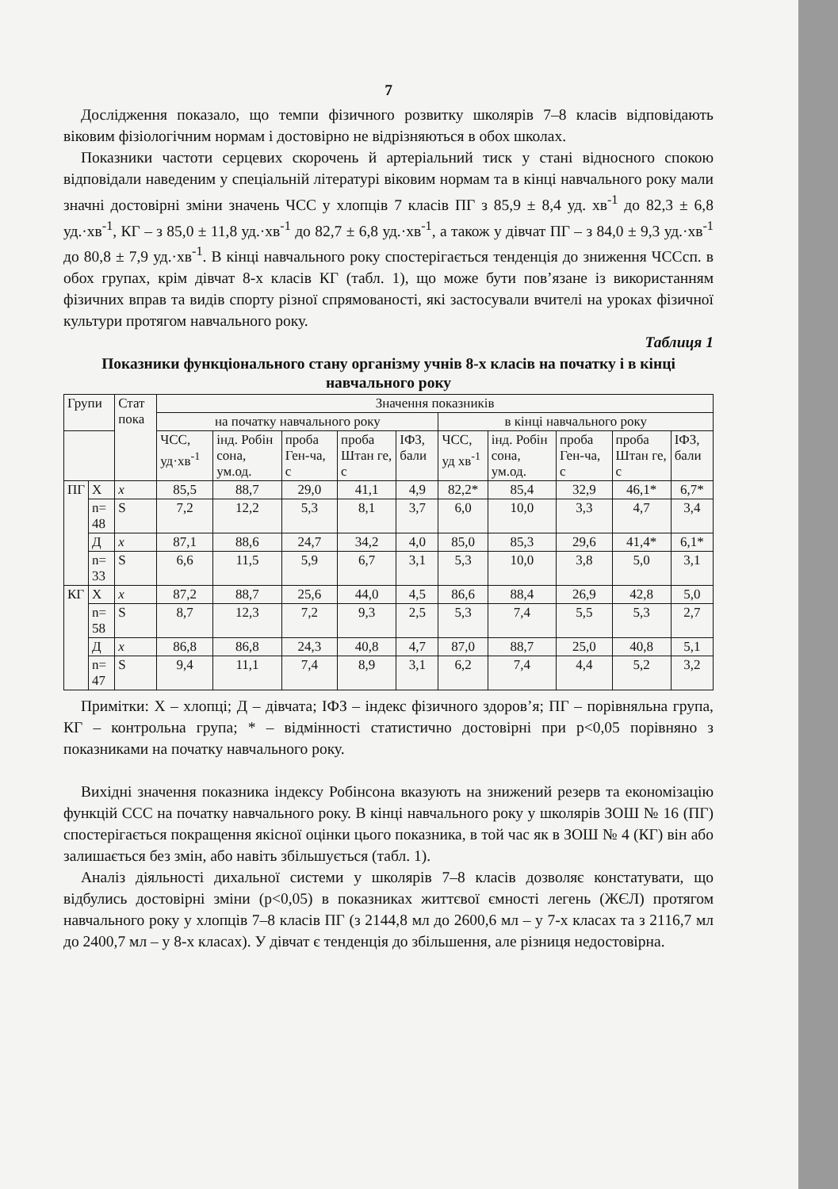7
Дослідження показало, що темпи фізичного розвитку школярів 7–8 класів відповідають віковим фізіологічним нормам і достовірно не відрізняються в обох школах.
Показники частоти серцевих скорочень й артеріальний тиск у стані відносного спокою відповідали наведеним у спеціальній літературі віковим нормам та в кінці навчального року мали значні достовірні зміни значень ЧСС у хлопців 7 класів ПГ з 85,9 ± 8,4 уд. хв<sup>-1</sup> до 82,3 ± 6,8 уд.·хв<sup>-1</sup>, КГ – з 85,0 ± 11,8 уд.·хв<sup>-1</sup> до 82,7 ± 6,8 уд.·хв<sup>-1</sup>, а також у дівчат ПГ – з 84,0 ± 9,3 уд.·хв<sup>-1</sup> до 80,8 ± 7,9 уд.·хв<sup>-1</sup>. В кінці навчального року спостерігається тенденція до зниження ЧССсп. в обох групах, крім дівчат 8-х класів КГ (табл. 1), що може бути пов’язане із використанням фізичних вправ та видів спорту різної спрямованості, які застосували вчителі на уроках фізичної культури протягом навчального року.
Таблиця 1
Показники функціонального стану організму учнів 8-х класів на початку і в кінці навчального року
| Групи | | Стат пока | Значення показників | | | | | | | | | |
| --- | --- | --- | --- | --- | --- | --- | --- | --- | --- | --- | --- | --- |
| | | | на початку навчального року | | | | | в кінці навчального року | | | | |
| | | | ЧСС, уд·хв<sup>-1</sup> | інд. Робін сона, ум.од. | проба Ген-ча, с | проба Штан ге, с | ІФЗ, бали | ЧСС, уд хв<sup>-1</sup> | інд. Робін сона, ум.од. | проба Ген-ча, с | проба Штан ге, с | ІФЗ, бали |
| ПГ | Х | x | 85,5 | 88,7 | 29,0 | 41,1 | 4,9 | 82,2* | 85,4 | 32,9 | 46,1* | 6,7* |
| | n= 48 | S | 7,2 | 12,2 | 5,3 | 8,1 | 3,7 | 6,0 | 10,0 | 3,3 | 4,7 | 3,4 |
| | Д | x | 87,1 | 88,6 | 24,7 | 34,2 | 4,0 | 85,0 | 85,3 | 29,6 | 41,4* | 6,1* |
| | n= 33 | S | 6,6 | 11,5 | 5,9 | 6,7 | 3,1 | 5,3 | 10,0 | 3,8 | 5,0 | 3,1 |
| КГ | Х | x | 87,2 | 88,7 | 25,6 | 44,0 | 4,5 | 86,6 | 88,4 | 26,9 | 42,8 | 5,0 |
| | n= 58 | S | 8,7 | 12,3 | 7,2 | 9,3 | 2,5 | 5,3 | 7,4 | 5,5 | 5,3 | 2,7 |
| | Д | x | 86,8 | 86,8 | 24,3 | 40,8 | 4,7 | 87,0 | 88,7 | 25,0 | 40,8 | 5,1 |
| | n= 47 | S | 9,4 | 11,1 | 7,4 | 8,9 | 3,1 | 6,2 | 7,4 | 4,4 | 5,2 | 3,2 |
Примітки: Х – хлопці; Д – дівчата; ІФЗ – індекс фізичного здоров’я; ПГ – порівняльна група, КГ – контрольна група; * – відмінності статистично достовірні при p<0,05 порівняно з показниками на початку навчального року.
Вихідні значення показника індексу Робінсона вказують на знижений резерв та економізацію функцій ССС на початку навчального року. В кінці навчального року у школярів ЗОШ № 16 (ПГ) спостерігається покращення якісної оцінки цього показника, в той час як в ЗОШ № 4 (КГ) він або залишається без змін, або навіть збільшується (табл. 1).
Аналіз діяльності дихальної системи у школярів 7–8 класів дозволяє констатувати, що відбулись достовірні зміни (p<0,05) в показниках життєвої ємності легень (ЖЄЛ) протягом навчального року у хлопців 7–8 класів ПГ (з 2144,8 мл до 2600,6 мл – у 7-х класах та з 2116,7 мл до 2400,7 мл – у 8-х класах). У дівчат є тенденція до збільшення, але різниця недостовірна.